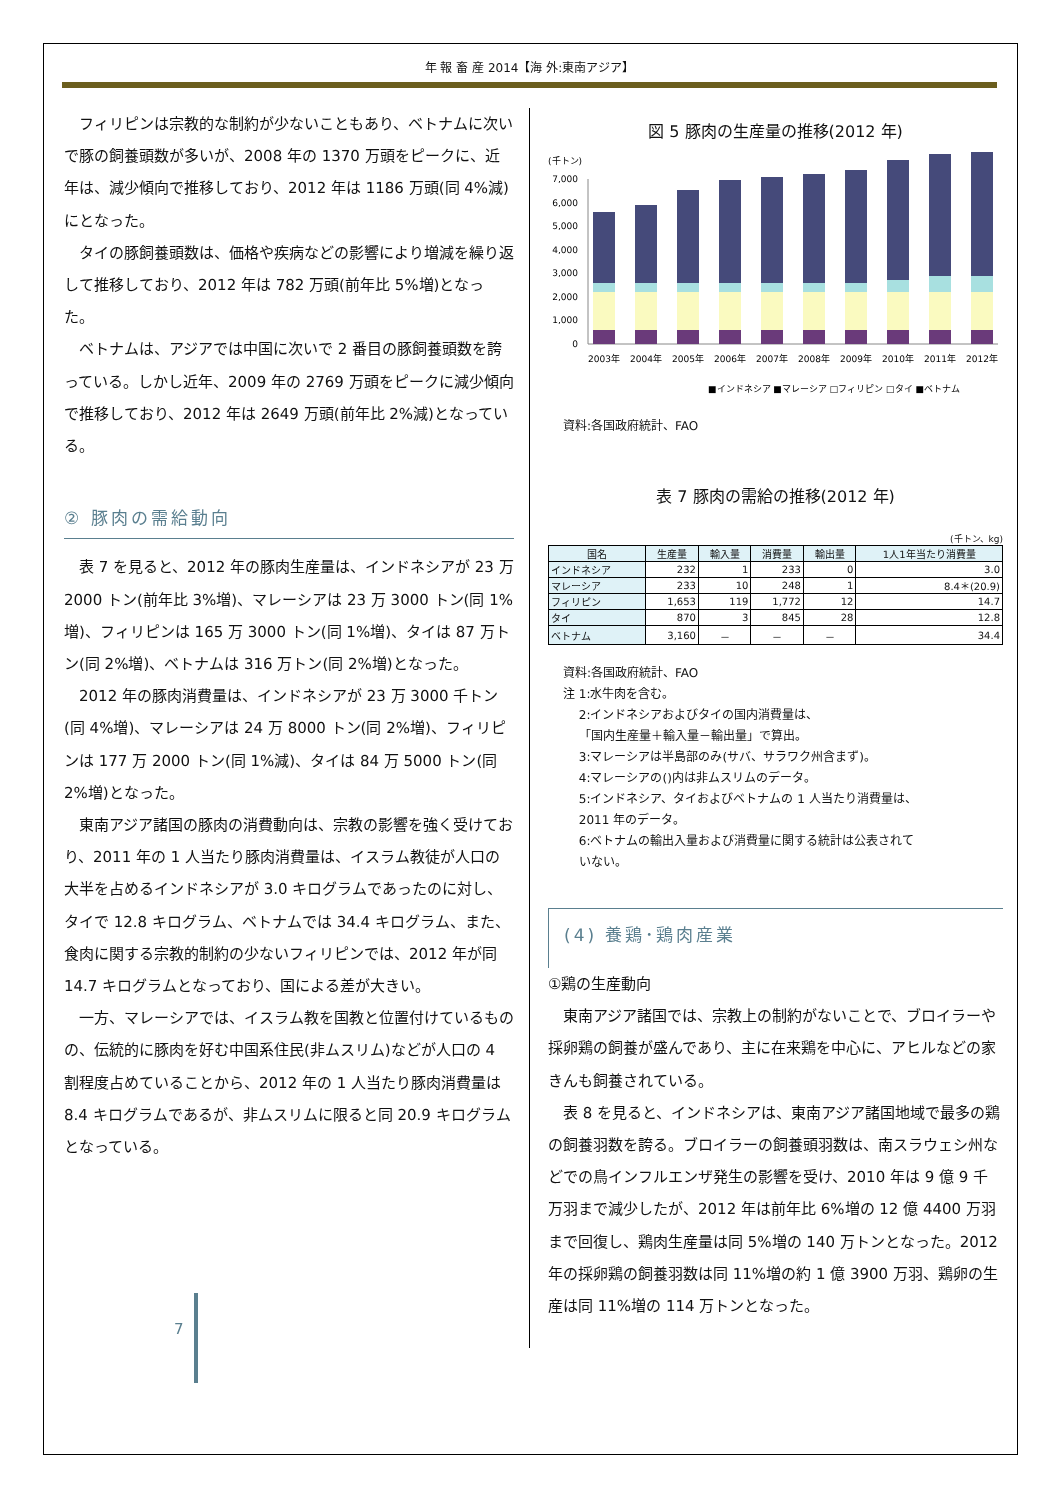年 報 畜 産 2014【海 外:東南アジア】
フィリピンは宗教的な制約が少ないこともあり、ベトナムに次いで豚の飼養頭数が多いが、2008 年の 1370 万頭をピークに、近年は、減少傾向で推移しており、2012 年は 1186 万頭(同 4%減)にとなった。
タイの豚飼養頭数は、価格や疾病などの影響により増減を繰り返して推移しており、2012 年は 782 万頭(前年比 5%増)となった。
ベトナムは、アジアでは中国に次いで 2 番目の豚飼養頭数を誇っている。しかし近年、2009 年の 2769 万頭をピークに減少傾向で推移しており、2012 年は 2649 万頭(前年比 2%減)となっている。
② 豚肉の需給動向
表 7 を見ると、2012 年の豚肉生産量は、インドネシアが 23 万 2000 トン(前年比 3%増)、マレーシアは 23 万 3000 トン(同 1%増)、フィリピンは 165 万 3000 トン(同 1%増)、タイは 87 万トン(同 2%増)、ベトナムは 316 万トン(同 2%増)となった。
2012 年の豚肉消費量は、インドネシアが 23 万 3000 千トン(同 4%増)、マレーシアは 24 万 8000 トン(同 2%増)、フィリピンは 177 万 2000 トン(同 1%減)、タイは 84 万 5000 トン(同 2%増)となった。
東南アジア諸国の豚肉の消費動向は、宗教の影響を強く受けており、2011 年の 1 人当たり豚肉消費量は、イスラム教徒が人口の大半を占めるインドネシアが 3.0 キログラムであったのに対し、タイで 12.8 キログラム、ベトナムでは 34.4 キログラム、また、食肉に関する宗教的制約の少ないフィリピンでは、2012 年が同 14.7 キログラムとなっており、国による差が大きい。
一方、マレーシアでは、イスラム教を国教と位置付けているものの、伝統的に豚肉を好む中国系住民(非ムスリム)などが人口の 4 割程度占めていることから、2012 年の 1 人当たり豚肉消費量は 8.4 キログラムであるが、非ムスリムに限ると同 20.9 キログラムとなっている。
7
図 5 豚肉の生産量の推移(2012 年)
(千トン)
7,000
6,000
5,000
4,000
3,000
2,000
1,000
0
2003年
2004年
2005年
2006年
2007年
2008年
2009年
2010年
2011年
2012年
■インドネシア ■マレーシア □フィリピン □タイ ■ベトナム
資料:各国政府統計、FAO
表 7 豚肉の需給の推移(2012 年)
(千トン、kg)
| 国名 | 生産量 | 輸入量 | 消費量 | 輸出量 | 1人1年当たり消費量 |
| --- | --- | --- | --- | --- | --- |
| インドネシア | 232 | 1 | 233 | 0 | 3.0 |
| マレーシア | 233 | 10 | 248 | 1 | 8.4＊(20.9) |
| フィリピン | 1,653 | 119 | 1,772 | 12 | 14.7 |
| タイ | 870 | 3 | 845 | 28 | 12.8 |
| ベトナム | 3,160 | － | － | － | 34.4 |
資料:各国政府統計、FAO
注 1:水牛肉を含む。
　 2:インドネシアおよびタイの国内消費量は、
　 「国内生産量＋輸入量－輸出量」で算出。
　 3:マレーシアは半島部のみ(サバ、サラワク州含まず)。
　 4:マレーシアの()内は非ムスリムのデータ。
　 5:インドネシア、タイおよびベトナムの 1 人当たり消費量は、
　 2011 年のデータ。
　 6:ベトナムの輸出入量および消費量に関する統計は公表されて
　 いない。
(4) 養鶏･鶏肉産業
①鶏の生産動向
東南アジア諸国では、宗教上の制約がないことで、ブロイラーや採卵鶏の飼養が盛んであり、主に在来鶏を中心に、アヒルなどの家きんも飼養されている。
表 8 を見ると、インドネシアは、東南アジア諸国地域で最多の鶏の飼養羽数を誇る。ブロイラーの飼養頭羽数は、南スラウェシ州などでの鳥インフルエンザ発生の影響を受け、2010 年は 9 億 9 千万羽まで減少したが、2012 年は前年比 6%増の 12 億 4400 万羽まで回復し、鶏肉生産量は同 5%増の 140 万トンとなった。2012 年の採卵鶏の飼養羽数は同 11%増の約 1 億 3900 万羽、鶏卵の生産は同 11%増の 114 万トンとなった。